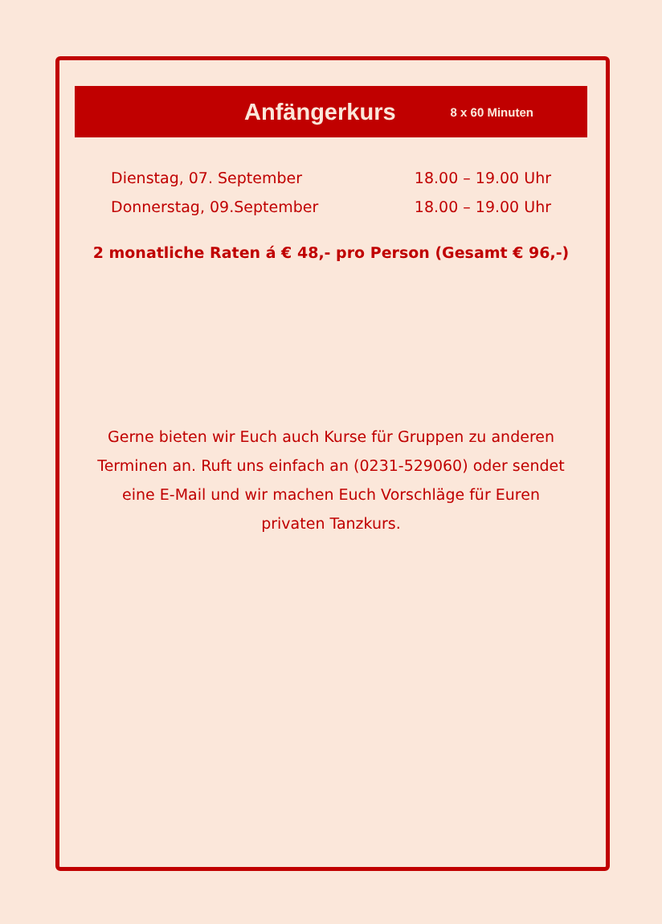Anfängerkurs
8 x 60 Minuten
Dienstag, 07. September 18.00 – 19.00 Uhr
Donnerstag, 09.September 18.00 – 19.00 Uhr
2 monatliche Raten á € 48,- pro Person (Gesamt € 96,-)
Gerne bieten wir Euch auch Kurse für Gruppen zu anderen Terminen an. Ruft uns einfach an (0231-529060) oder sendet eine E-Mail und wir machen Euch Vorschläge für Euren privaten Tanzkurs.